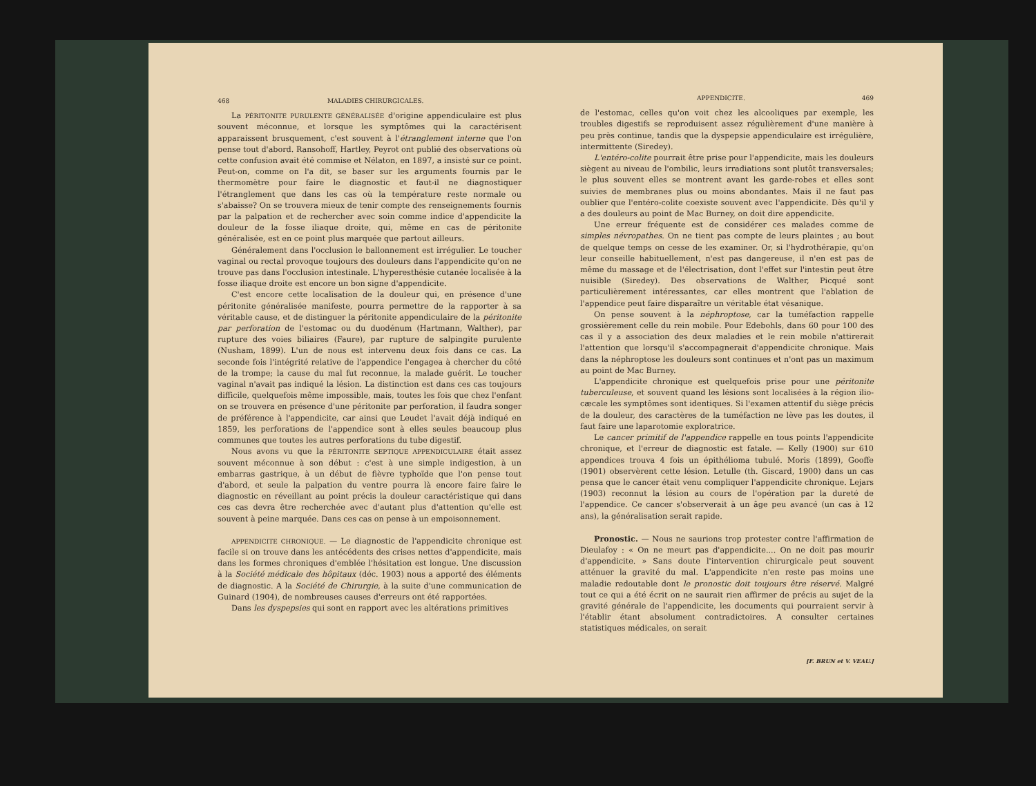468 MALADIES CHIRURGICALES.
La PÉRITONITE PURULENTE GÉNÉRALISÉE d'origine appendiculaire est plus souvent méconnue, et lorsque les symptômes qui la caractérisent apparaissent brusquement, c'est souvent à l'étranglement interne que l'on pense tout d'abord. Ransohoff, Hartley, Peyrot ont publié des observations où cette confusion avait été commise et Nélaton, en 1897, a insisté sur ce point. Peut-on, comme on l'a dit, se baser sur les arguments fournis par le thermomètre pour faire le diagnostic et faut-il ne diagnostiquer l'étranglement que dans les cas où la température reste normale ou s'abaisse? On se trouvera mieux de tenir compte des renseignements fournis par la palpation et de rechercher avec soin comme indice d'appendicite la douleur de la fosse iliaque droite, qui, même en cas de péritonite généralisée, est en ce point plus marquée que partout ailleurs.
Généralement dans l'occlusion le ballonnement est irrégulier. Le toucher vaginal ou rectal provoque toujours des douleurs dans l'appendicite qu'on ne trouve pas dans l'occlusion intestinale. L'hyperesthésie cutanée localisée à la fosse iliaque droite est encore un bon signe d'appendicite.
C'est encore cette localisation de la douleur qui, en présence d'une péritonite généralisée manifeste, pourra permettre de la rapporter à sa véritable cause, et de distinguer la péritonite appendiculaire de la péritonite par perforation de l'estomac ou du duodénum (Hartmann, Walther), par rupture des voies biliaires (Faure), par rupture de salpingite purulente (Nusham, 1899). L'un de nous est intervenu deux fois dans ce cas. La seconde fois l'intégrité relative de l'appendice l'engagea à chercher du côté de la trompe; la cause du mal fut reconnue, la malade guérit. Le toucher vaginal n'avait pas indiqué la lésion. La distinction est dans ces cas toujours difficile, quelquefois même impossible, mais, toutes les fois que chez l'enfant on se trouvera en présence d'une péritonite par perforation, il faudra songer de préférence à l'appendicite, car ainsi que Leudet l'avait déjà indiqué en 1859, les perforations de l'appendice sont à elles seules beaucoup plus communes que toutes les autres perforations du tube digestif.
Nous avons vu que la PÉRITONITE SEPTIQUE APPENDICULAIRE était assez souvent méconnue à son début : c'est à une simple indigestion, à un embarras gastrique, à un début de fièvre typhoïde que l'on pense tout d'abord, et seule la palpation du ventre pourra là encore faire faire le diagnostic en réveillant au point précis la douleur caractéristique qui dans ces cas devra être recherchée avec d'autant plus d'attention qu'elle est souvent à peine marquée. Dans ces cas on pense à un empoisonnement.
APPENDICITE CHRONIQUE. — Le diagnostic de l'appendicite chronique est facile si on trouve dans les antécédents des crises nettes d'appendicite, mais dans les formes chroniques d'emblée l'hésitation est longue. Une discussion à la Société médicale des hôpitaux (déc. 1903) nous a apporté des éléments de diagnostic. A la Société de Chirurgie, à la suite d'une communication de Guinard (1904), de nombreuses causes d'erreurs ont été rapportées.
Dans les dyspepsies qui sont en rapport avec les altérations primitives
APPENDICITE. 469
de l'estomac, celles qu'on voit chez les alcooliques par exemple, les troubles digestifs se reproduisent assez régulièrement d'une manière à peu près continue, tandis que la dyspepsie appendiculaire est irrégulière, intermittente (Siredey).
L'entéro-colite pourrait être prise pour l'appendicite, mais les douleurs siègent au niveau de l'ombilic, leurs irradiations sont plutôt transversales; le plus souvent elles se montrent avant les garde-robes et elles sont suivies de membranes plus ou moins abondantes. Mais il ne faut pas oublier que l'entéro-colite coexiste souvent avec l'appendicite. Dès qu'il y a des douleurs au point de Mac Burney, on doit dire appendicite.
Une erreur fréquente est de considérer ces malades comme de simples névropathes. On ne tient pas compte de leurs plaintes ; au bout de quelque temps on cesse de les examiner. Or, si l'hydrothérapie, qu'on leur conseille habituellement, n'est pas dangereuse, il n'en est pas de même du massage et de l'électrisation, dont l'effet sur l'intestin peut être nuisible (Siredey). Des observations de Walther, Picqué sont particulièrement intéressantes, car elles montrent que l'ablation de l'appendice peut faire disparaître un véritable état vésanique.
On pense souvent à la néphroptose, car la tuméfaction rappelle grossièrement celle du rein mobile. Pour Edebohls, dans 60 pour 100 des cas il y a association des deux maladies et le rein mobile n'attirerait l'attention que lorsqu'il s'accompagnerait d'appendicite chronique. Mais dans la néphroptose les douleurs sont continues et n'ont pas un maximum au point de Mac Burney.
L'appendicite chronique est quelquefois prise pour une péritonite tuberculeuse, et souvent quand les lésions sont localisées à la région ilio-cæcale les symptômes sont identiques. Si l'examen attentif du siège précis de la douleur, des caractères de la tuméfaction ne lève pas les doutes, il faut faire une laparotomie exploratrice.
Le cancer primitif de l'appendice rappelle en tous points l'appendicite chronique, et l'erreur de diagnostic est fatale. — Kelly (1900) sur 610 appendices trouva 4 fois un épithélioma tubulé. Moris (1899), Gooffe (1901) observèrent cette lésion. Letulle (th. Giscard, 1900) dans un cas pensa que le cancer était venu compliquer l'appendicite chronique. Lejars (1903) reconnut la lésion au cours de l'opération par la dureté de l'appendice. Ce cancer s'observerait à un âge peu avancé (un cas à 12 ans), la généralisation serait rapide.
Pronostic. — Nous ne saurions trop protester contre l'affirmation de Dieulafoy : « On ne meurt pas d'appendicite.... On ne doit pas mourir d'appendicite. » Sans doute l'intervention chirurgicale peut souvent atténuer la gravité du mal. L'appendicite n'en reste pas moins une maladie redoutable dont le pronostic doit toujours être réservé. Malgré tout ce qui a été écrit on ne saurait rien affirmer de précis au sujet de la gravité générale de l'appendicite, les documents qui pourraient servir à l'établir étant absolument contradictoires. A consulter certaines statistiques médicales, on serait
[F. BRUN et V. VEAU.]